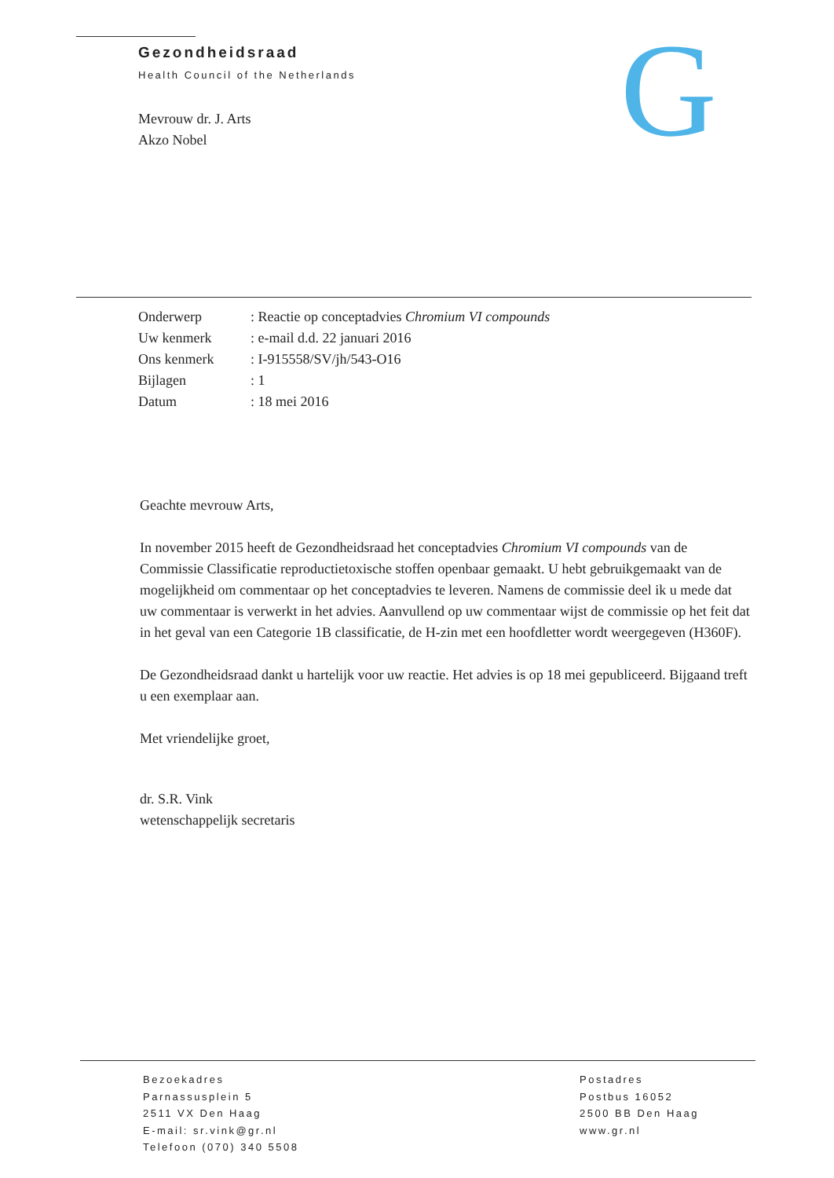Gezondheidsraad
Health Council of the Netherlands
G
Mevrouw dr. J. Arts
Akzo Nobel
| Onderwerp | : Reactie op conceptadvies Chromium VI compounds |
| Uw kenmerk | : e-mail d.d. 22 januari 2016 |
| Ons kenmerk | : I-915558/SV/jh/543-O16 |
| Bijlagen | : 1 |
| Datum | : 18 mei 2016 |
Geachte mevrouw Arts,
In november 2015 heeft de Gezondheidsraad het conceptadvies Chromium VI compounds van de Commissie Classificatie reproductietoxische stoffen openbaar gemaakt. U hebt gebruikgemaakt van de mogelijkheid om commentaar op het conceptadvies te leveren. Namens de commissie deel ik u mede dat uw commentaar is verwerkt in het advies. Aanvullend op uw commentaar wijst de commissie op het feit dat in het geval van een Categorie 1B classificatie, de H-zin met een hoofdletter wordt weergegeven (H360F).
De Gezondheidsraad dankt u hartelijk voor uw reactie. Het advies is op 18 mei gepubliceerd. Bijgaand treft u een exemplaar aan.
Met vriendelijke groet,
dr. S.R. Vink
wetenschappelijk secretaris
Bezoekadres
Parnassusplein 5
2511 VX Den Haag
E-mail: sr.vink@gr.nl
Telefoon (070) 340 5508
Postadres
Postbus 16052
2500 BB Den Haag
www.gr.nl